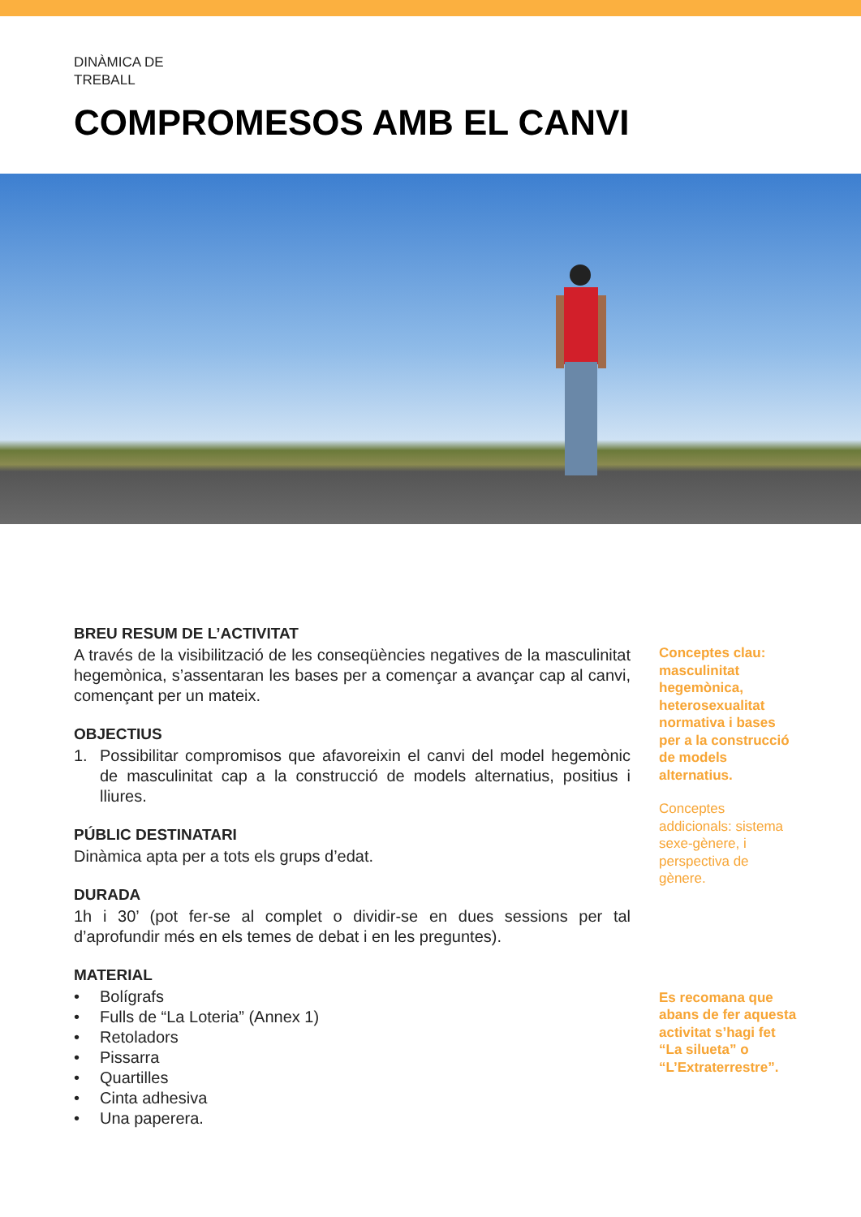DINÀMICA DE
TREBALL
COMPROMESOS AMB EL CANVI
BREU RESUM DE L’ACTIVITAT
A través de la visibilització de les conseqüències negatives de la masculinitat hegemònica, s’assentaran les bases per a començar a avançar cap al canvi, començant per un mateix.
OBJECTIUS
1. Possibilitar compromisos que afavoreixin el canvi del model hegemònic de masculinitat cap a la construcció de models alternatius, positius i lliures.
PÚBLIC DESTINATARI
Dinàmica apta per a tots els grups d’edat.
DURADA
1h i 30’ (pot fer-se al complet o dividir-se en dues sessions per tal d’aprofundir més en els temes de debat i en les preguntes).
MATERIAL
• Bolígrafs
• Fulls de “La Loteria” (Annex 1)
• Retoladors
• Pissarra
• Quartilles
• Cinta adhesiva
• Una paperera.
Conceptes clau: masculinitat hegemònica, heterosexualitat normativa i bases per a la construcció de models alternatius.
Conceptes addicionals: sistema sexe-gènere, i perspectiva de gènere.
Es recomana que abans de fer aquesta activitat s’hagi fet “La silueta” o “L’Extraterrestre”.